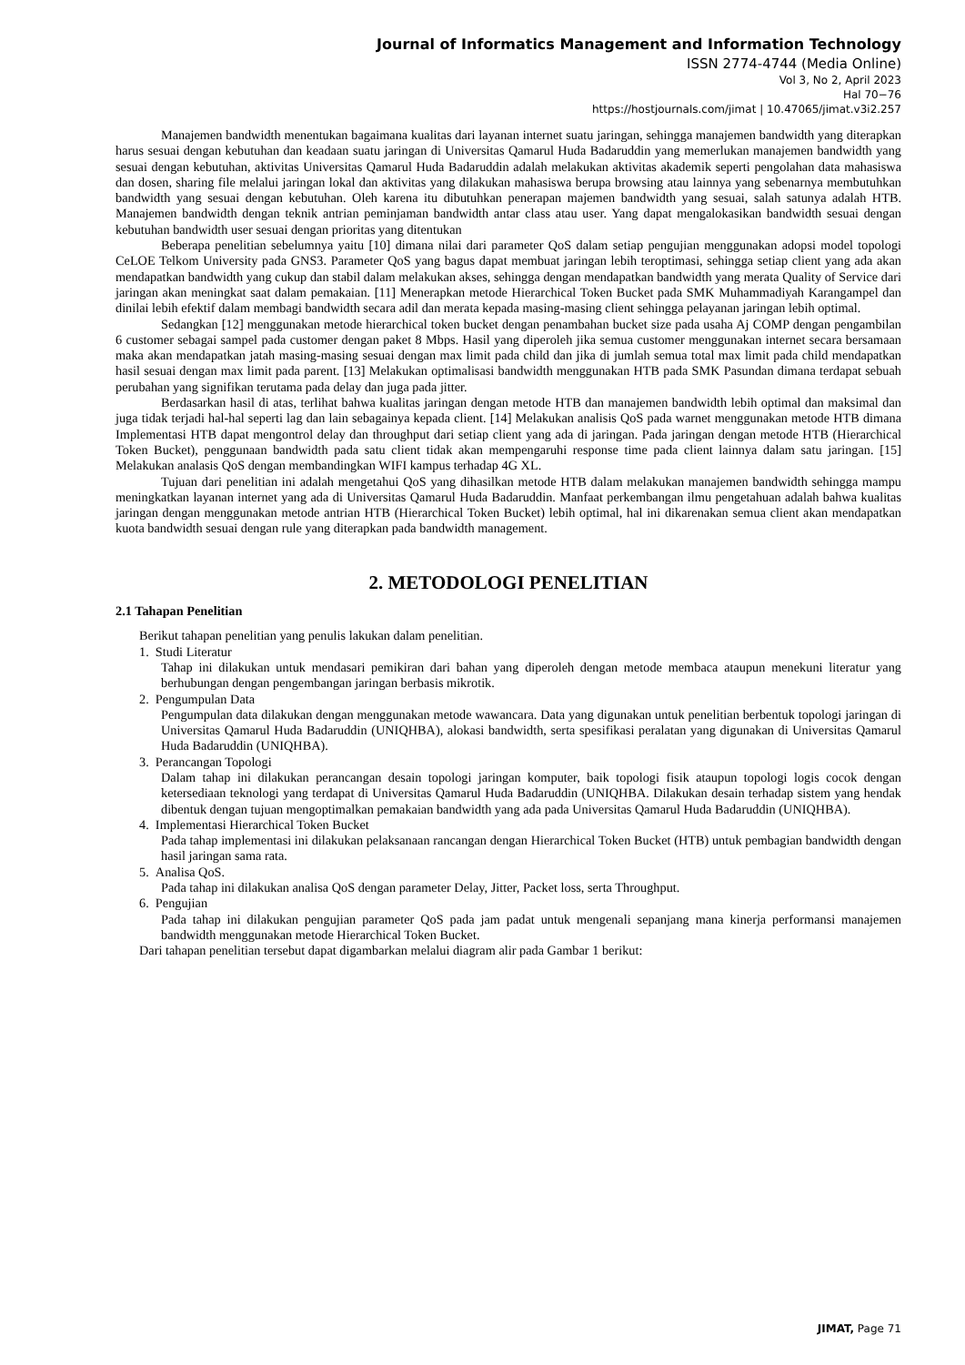Journal of Informatics Management and Information Technology
ISSN 2774-4744 (Media Online)
Vol 3, No 2, April 2023
Hal 70−76
https://hostjournals.com/jimat | 10.47065/jimat.v3i2.257
Manajemen bandwidth menentukan bagaimana kualitas dari layanan internet suatu jaringan, sehingga manajemen bandwidth yang diterapkan harus sesuai dengan kebutuhan dan keadaan suatu jaringan di Universitas Qamarul Huda Badaruddin yang memerlukan manajemen bandwidth yang sesuai dengan kebutuhan, aktivitas Universitas Qamarul Huda Badaruddin adalah melakukan aktivitas akademik seperti pengolahan data mahasiswa dan dosen, sharing file melalui jaringan lokal dan aktivitas yang dilakukan mahasiswa berupa browsing atau lainnya yang sebenarnya membutuhkan bandwidth yang sesuai dengan kebutuhan. Oleh karena itu dibutuhkan penerapan majemen bandwidth yang sesuai, salah satunya adalah HTB. Manajemen bandwidth dengan teknik antrian peminjaman bandwidth antar class atau user. Yang dapat mengalokasikan bandwidth sesuai dengan kebutuhan bandwidth user sesuai dengan prioritas yang ditentukan
Beberapa penelitian sebelumnya yaitu [10] dimana nilai dari parameter QoS dalam setiap pengujian menggunakan adopsi model topologi CeLOE Telkom University pada GNS3. Parameter QoS yang bagus dapat membuat jaringan lebih teroptimasi, sehingga setiap client yang ada akan mendapatkan bandwidth yang cukup dan stabil dalam melakukan akses, sehingga dengan mendapatkan bandwidth yang merata Quality of Service dari jaringan akan meningkat saat dalam pemakaian. [11] Menerapkan metode Hierarchical Token Bucket pada SMK Muhammadiyah Karangampel dan dinilai lebih efektif dalam membagi bandwidth secara adil dan merata kepada masing-masing client sehingga pelayanan jaringan lebih optimal.
Sedangkan [12] menggunakan metode hierarchical token bucket dengan penambahan bucket size pada usaha Aj COMP dengan pengambilan 6 customer sebagai sampel pada customer dengan paket 8 Mbps. Hasil yang diperoleh jika semua customer menggunakan internet secara bersamaan maka akan mendapatkan jatah masing-masing sesuai dengan max limit pada child dan jika di jumlah semua total max limit pada child mendapatkan hasil sesuai dengan max limit pada parent. [13] Melakukan optimalisasi bandwidth menggunakan HTB pada SMK Pasundan dimana terdapat sebuah perubahan yang signifikan terutama pada delay dan juga pada jitter.
Berdasarkan hasil di atas, terlihat bahwa kualitas jaringan dengan metode HTB dan manajemen bandwidth lebih optimal dan maksimal dan juga tidak terjadi hal-hal seperti lag dan lain sebagainya kepada client. [14] Melakukan analisis QoS pada warnet menggunakan metode HTB dimana Implementasi HTB dapat mengontrol delay dan throughput dari setiap client yang ada di jaringan. Pada jaringan dengan metode HTB (Hierarchical Token Bucket), penggunaan bandwidth pada satu client tidak akan mempengaruhi response time pada client lainnya dalam satu jaringan. [15] Melakukan analasis QoS dengan membandingkan WIFI kampus terhadap 4G XL.
Tujuan dari penelitian ini adalah mengetahui QoS yang dihasilkan metode HTB dalam melakukan manajemen bandwidth sehingga mampu meningkatkan layanan internet yang ada di Universitas Qamarul Huda Badaruddin. Manfaat perkembangan ilmu pengetahuan adalah bahwa kualitas jaringan dengan menggunakan metode antrian HTB (Hierarchical Token Bucket) lebih optimal, hal ini dikarenakan semua client akan mendapatkan kuota bandwidth sesuai dengan rule yang diterapkan pada bandwidth management.
2. METODOLOGI PENELITIAN
2.1 Tahapan Penelitian
Berikut tahapan penelitian yang penulis lakukan dalam penelitian.
1. Studi Literatur
Tahap ini dilakukan untuk mendasari pemikiran dari bahan yang diperoleh dengan metode membaca ataupun menekuni literatur yang berhubungan dengan pengembangan jaringan berbasis mikrotik.
2. Pengumpulan Data
Pengumpulan data dilakukan dengan menggunakan metode wawancara. Data yang digunakan untuk penelitian berbentuk topologi jaringan di Universitas Qamarul Huda Badaruddin (UNIQHBA), alokasi bandwidth, serta spesifikasi peralatan yang digunakan di Universitas Qamarul Huda Badaruddin (UNIQHBA).
3. Perancangan Topologi
Dalam tahap ini dilakukan perancangan desain topologi jaringan komputer, baik topologi fisik ataupun topologi logis cocok dengan ketersediaan teknologi yang terdapat di Universitas Qamarul Huda Badaruddin (UNIQHBA. Dilakukan desain terhadap sistem yang hendak dibentuk dengan tujuan mengoptimalkan pemakaian bandwidth yang ada pada Universitas Qamarul Huda Badaruddin (UNIQHBA).
4. Implementasi Hierarchical Token Bucket
Pada tahap implementasi ini dilakukan pelaksanaan rancangan dengan Hierarchical Token Bucket (HTB) untuk pembagian bandwidth dengan hasil jaringan sama rata.
5. Analisa QoS.
Pada tahap ini dilakukan analisa QoS dengan parameter Delay, Jitter, Packet loss, serta Throughput.
6. Pengujian
Pada tahap ini dilakukan pengujian parameter QoS pada jam padat untuk mengenali sepanjang mana kinerja performansi manajemen bandwidth menggunakan metode Hierarchical Token Bucket.
Dari tahapan penelitian tersebut dapat digambarkan melalui diagram alir pada Gambar 1 berikut:
JIMAT, Page 71